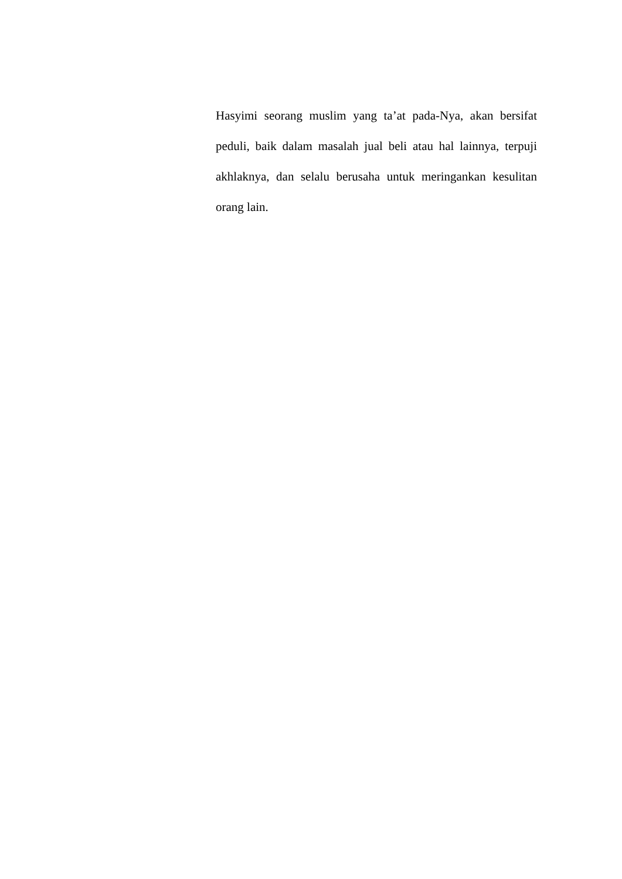Hasyimi seorang muslim yang ta’at pada-Nya, akan bersifat peduli, baik dalam masalah jual beli atau hal lainnya, terpuji akhlaknya, dan selalu berusaha untuk meringankan kesulitan orang lain.